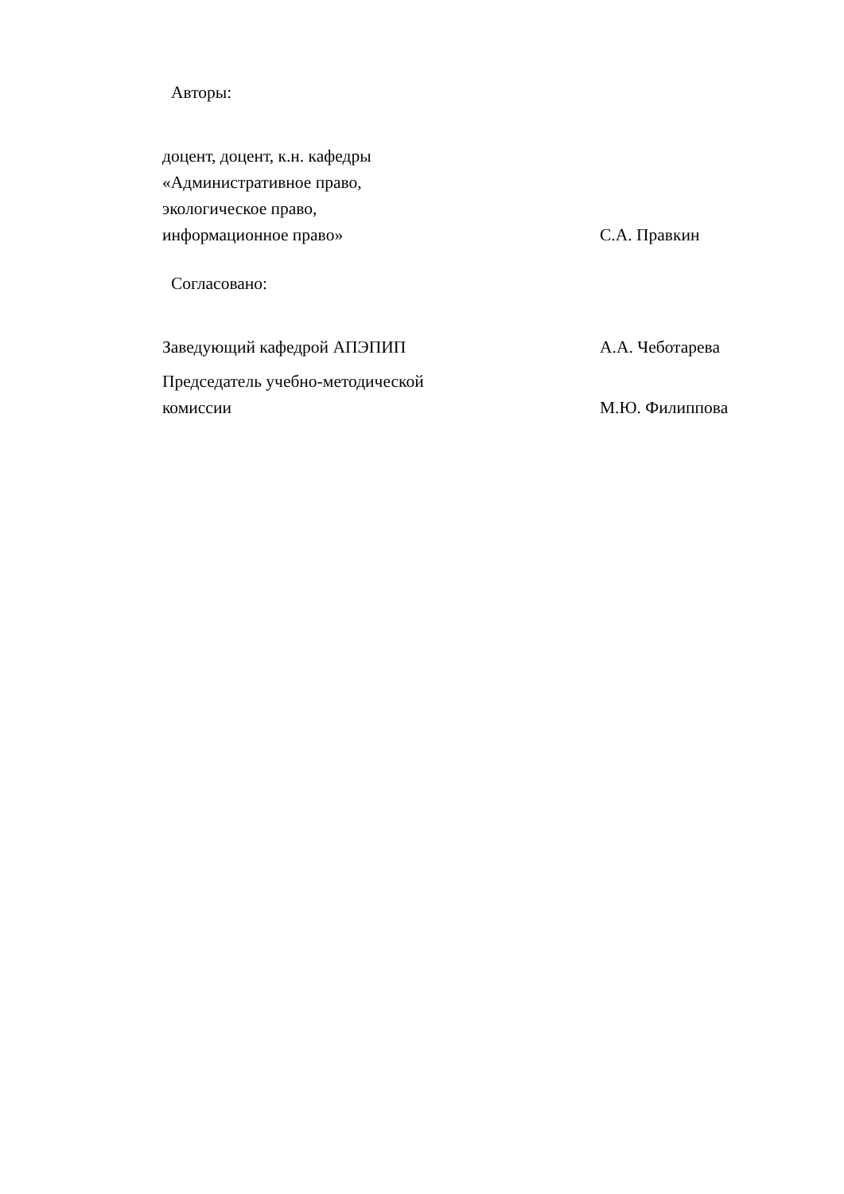Авторы:
| доцент, доцент, к.н. кафедры «Административное право, экологическое право, информационное право» | С.А. Правкин |
Согласовано:
| Заведующий кафедрой АПЭПИП | А.А. Чеботарева |
| Председатель учебно-методической комиссии | М.Ю. Филиппова |